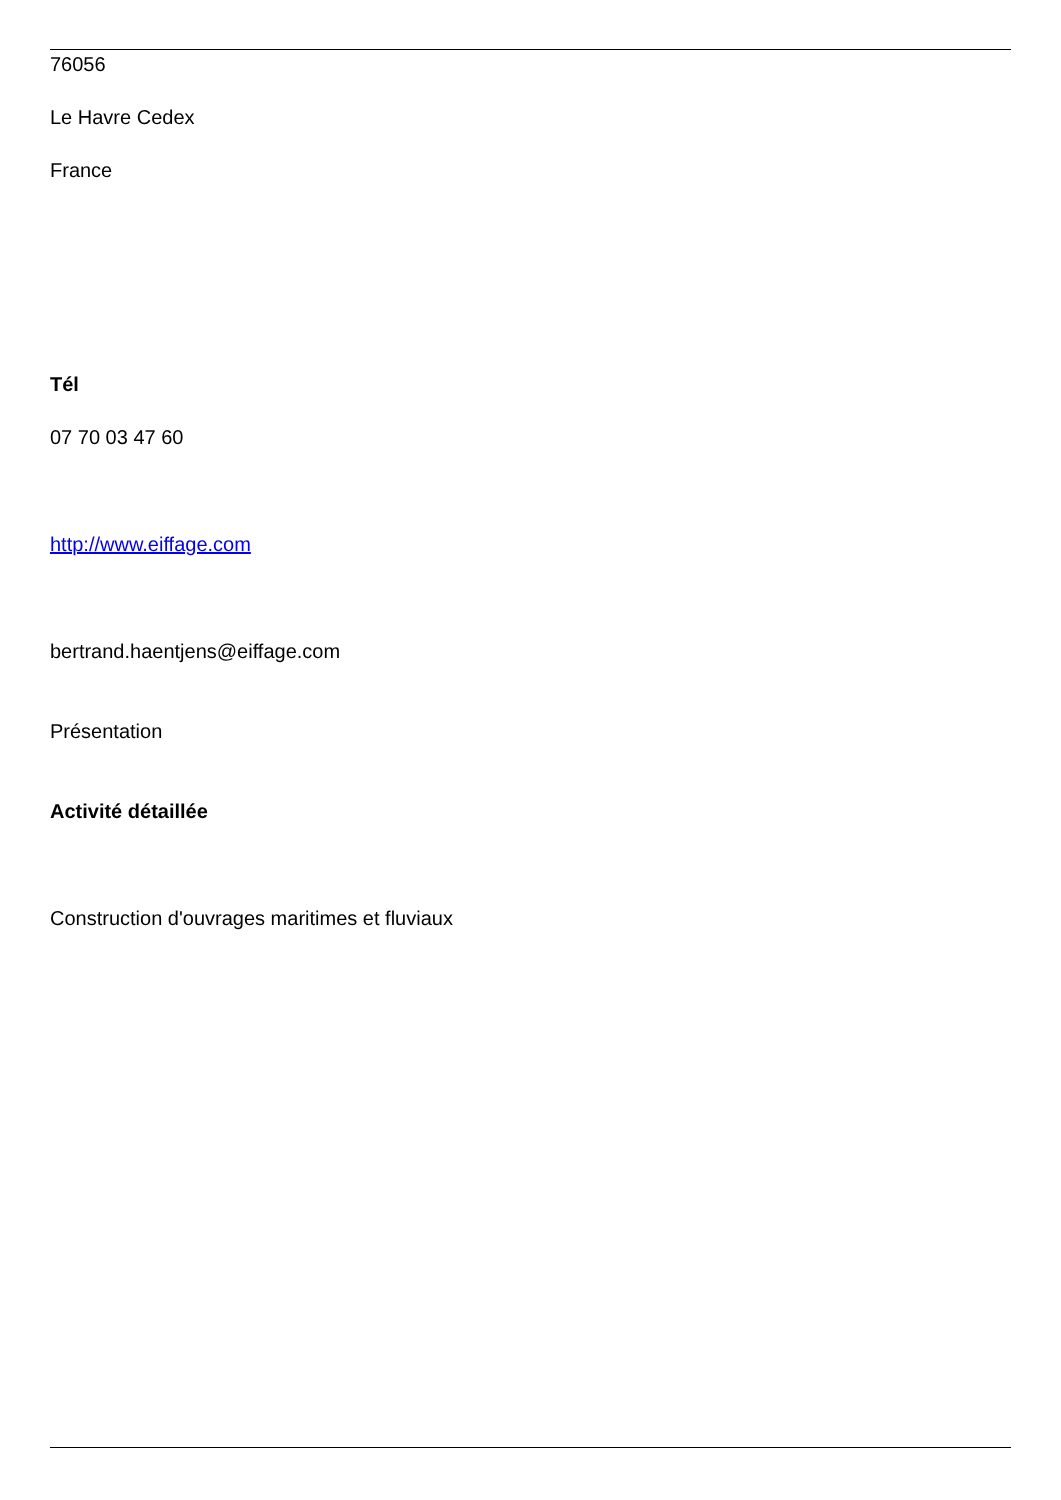76056
Le Havre Cedex
France
Tél
07 70 03 47 60
http://www.eiffage.com
bertrand.haentjens@eiffage.com
Présentation
Activité détaillée
Construction d'ouvrages maritimes et fluviaux